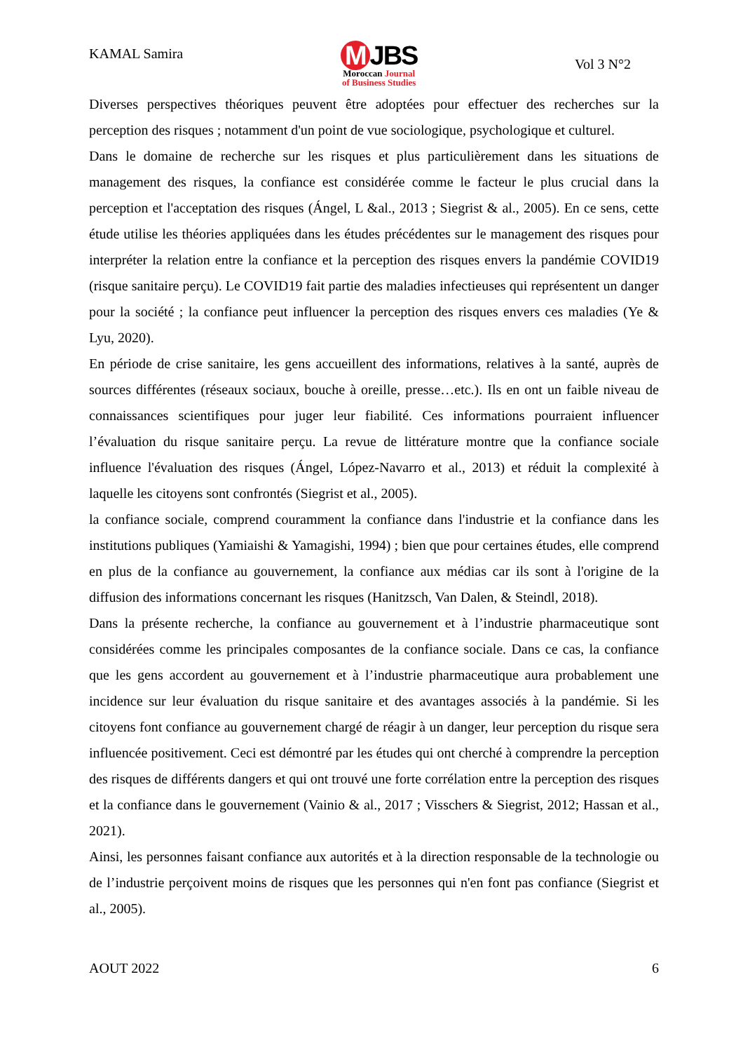KAMAL Samira
M JBS
Moroccan Journal
of Business Studies
Vol 3 N°2
Diverses perspectives théoriques peuvent être adoptées pour effectuer des recherches sur la perception des risques ; notamment d'un point de vue sociologique, psychologique et culturel.
Dans le domaine de recherche sur les risques et plus particulièrement dans les situations de management des risques, la confiance est considérée comme le facteur le plus crucial dans la perception et l'acceptation des risques (Ángel, L &al., 2013 ; Siegrist & al., 2005). En ce sens, cette étude utilise les théories appliquées dans les études précédentes sur le management des risques pour interpréter la relation entre la confiance et la perception des risques envers la pandémie COVID19 (risque sanitaire perçu). Le COVID19 fait partie des maladies infectieuses qui représentent un danger pour la société ; la confiance peut influencer la perception des risques envers ces maladies (Ye & Lyu, 2020).
En période de crise sanitaire, les gens accueillent des informations, relatives à la santé, auprès de sources différentes (réseaux sociaux, bouche à oreille, presse…etc.). Ils en ont un faible niveau de connaissances scientifiques pour juger leur fiabilité. Ces informations pourraient influencer l’évaluation du risque sanitaire perçu. La revue de littérature montre que la confiance sociale influence l'évaluation des risques (Ángel, López-Navarro et al., 2013) et réduit la complexité à laquelle les citoyens sont confrontés (Siegrist et al., 2005).
la confiance sociale, comprend couramment la confiance dans l'industrie et la confiance dans les institutions publiques (Yamiaishi & Yamagishi, 1994) ; bien que pour certaines études, elle comprend en plus de la confiance au gouvernement, la confiance aux médias car ils sont à l'origine de la diffusion des informations concernant les risques (Hanitzsch, Van Dalen, & Steindl, 2018).
Dans la présente recherche, la confiance au gouvernement et à l’industrie pharmaceutique sont considérées comme les principales composantes de la confiance sociale. Dans ce cas, la confiance que les gens accordent au gouvernement et à l’industrie pharmaceutique aura probablement une incidence sur leur évaluation du risque sanitaire et des avantages associés à la pandémie. Si les citoyens font confiance au gouvernement chargé de réagir à un danger, leur perception du risque sera influencée positivement. Ceci est démontré par les études qui ont cherché à comprendre la perception des risques de différents dangers et qui ont trouvé une forte corrélation entre la perception des risques et la confiance dans le gouvernement (Vainio & al., 2017 ; Visschers & Siegrist, 2012; Hassan et al., 2021).
Ainsi, les personnes faisant confiance aux autorités et à la direction responsable de la technologie ou de l’industrie perçoivent moins de risques que les personnes qui n'en font pas confiance (Siegrist et al., 2005).
AOUT 2022 6